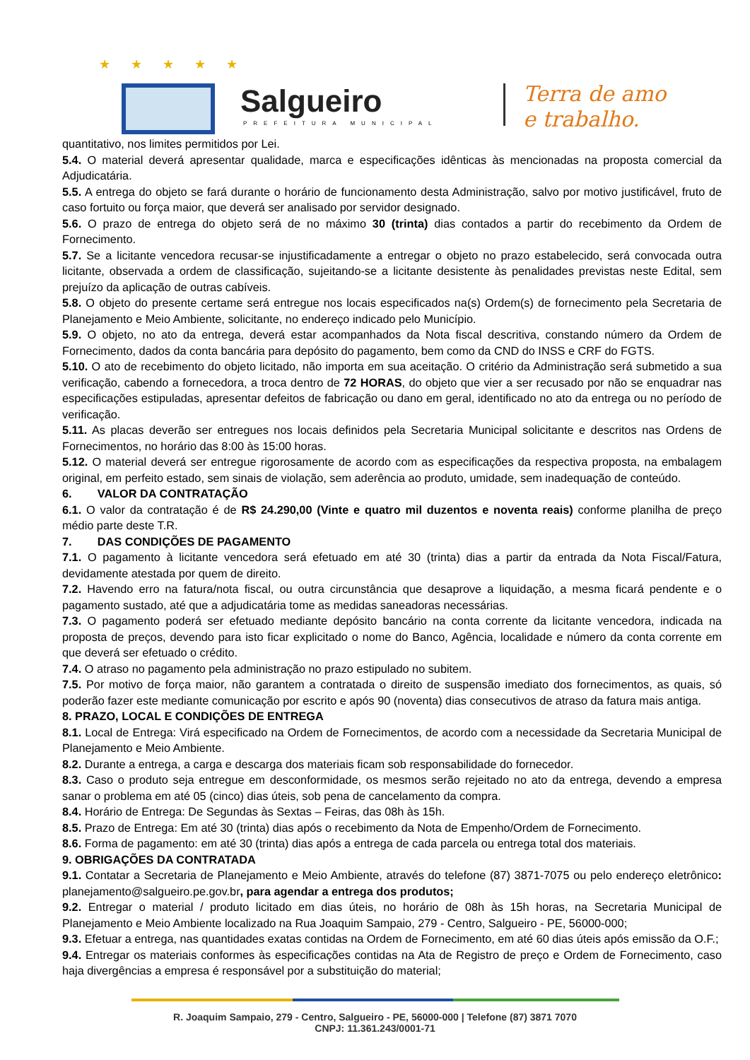★ ★ ★ ★ ★
Salgueiro
PREFEITURA MUNICIPAL
Terra de amo
e trabalho.
quantitativo, nos limites permitidos por Lei.
5.4. O material deverá apresentar qualidade, marca e especificações idênticas às mencionadas na proposta comercial da Adjudicatária.
5.5. A entrega do objeto se fará durante o horário de funcionamento desta Administração, salvo por motivo justificável, fruto de caso fortuito ou força maior, que deverá ser analisado por servidor designado.
5.6. O prazo de entrega do objeto será de no máximo 30 (trinta) dias contados a partir do recebimento da Ordem de Fornecimento.
5.7. Se a licitante vencedora recusar-se injustificadamente a entregar o objeto no prazo estabelecido, será convocada outra licitante, observada a ordem de classificação, sujeitando-se a licitante desistente às penalidades previstas neste Edital, sem prejuízo da aplicação de outras cabíveis.
5.8. O objeto do presente certame será entregue nos locais especificados na(s) Ordem(s) de fornecimento pela Secretaria de Planejamento e Meio Ambiente, solicitante, no endereço indicado pelo Município.
5.9. O objeto, no ato da entrega, deverá estar acompanhados da Nota fiscal descritiva, constando número da Ordem de Fornecimento, dados da conta bancária para depósito do pagamento, bem como da CND do INSS e CRF do FGTS.
5.10. O ato de recebimento do objeto licitado, não importa em sua aceitação. O critério da Administração será submetido a sua verificação, cabendo a fornecedora, a troca dentro de 72 HORAS, do objeto que vier a ser recusado por não se enquadrar nas especificações estipuladas, apresentar defeitos de fabricação ou dano em geral, identificado no ato da entrega ou no período de verificação.
5.11. As placas deverão ser entregues nos locais definidos pela Secretaria Municipal solicitante e descritos nas Ordens de Fornecimentos, no horário das 8:00 às 15:00 horas.
5.12. O material deverá ser entregue rigorosamente de acordo com as especificações da respectiva proposta, na embalagem original, em perfeito estado, sem sinais de violação, sem aderência ao produto, umidade, sem inadequação de conteúdo.
6. VALOR DA CONTRATAÇÃO
6.1. O valor da contratação é de R$ 24.290,00 (Vinte e quatro mil duzentos e noventa reais) conforme planilha de preço médio parte deste T.R.
7. DAS CONDIÇÕES DE PAGAMENTO
7.1. O pagamento à licitante vencedora será efetuado em até 30 (trinta) dias a partir da entrada da Nota Fiscal/Fatura, devidamente atestada por quem de direito.
7.2. Havendo erro na fatura/nota fiscal, ou outra circunstância que desaprove a liquidação, a mesma ficará pendente e o pagamento sustado, até que a adjudicatária tome as medidas saneadoras necessárias.
7.3. O pagamento poderá ser efetuado mediante depósito bancário na conta corrente da licitante vencedora, indicada na proposta de preços, devendo para isto ficar explicitado o nome do Banco, Agência, localidade e número da conta corrente em que deverá ser efetuado o crédito.
7.4. O atraso no pagamento pela administração no prazo estipulado no subitem.
7.5. Por motivo de força maior, não garantem a contratada o direito de suspensão imediato dos fornecimentos, as quais, só poderão fazer este mediante comunicação por escrito e após 90 (noventa) dias consecutivos de atraso da fatura mais antiga.
8. PRAZO, LOCAL E CONDIÇÕES DE ENTREGA
8.1. Local de Entrega: Virá especificado na Ordem de Fornecimentos, de acordo com a necessidade da Secretaria Municipal de Planejamento e Meio Ambiente.
8.2. Durante a entrega, a carga e descarga dos materiais ficam sob responsabilidade do fornecedor.
8.3. Caso o produto seja entregue em desconformidade, os mesmos serão rejeitado no ato da entrega, devendo a empresa sanar o problema em até 05 (cinco) dias úteis, sob pena de cancelamento da compra.
8.4. Horário de Entrega: De Segundas às Sextas – Feiras, das 08h às 15h.
8.5. Prazo de Entrega: Em até 30 (trinta) dias após o recebimento da Nota de Empenho/Ordem de Fornecimento.
8.6. Forma de pagamento: em até 30 (trinta) dias após a entrega de cada parcela ou entrega total dos materiais.
9. OBRIGAÇÕES DA CONTRATADA
9.1. Contatar a Secretaria de Planejamento e Meio Ambiente, através do telefone (87) 3871-7075 ou pelo endereço eletrônico: planejamento@salgueiro.pe.gov.br, para agendar a entrega dos produtos;
9.2. Entregar o material / produto licitado em dias úteis, no horário de 08h às 15h horas, na Secretaria Municipal de Planejamento e Meio Ambiente localizado na Rua Joaquim Sampaio, 279 - Centro, Salgueiro - PE, 56000-000;
9.3. Efetuar a entrega, nas quantidades exatas contidas na Ordem de Fornecimento, em até 60 dias úteis após emissão da O.F.;
9.4. Entregar os materiais conformes às especificações contidas na Ata de Registro de preço e Ordem de Fornecimento, caso haja divergências a empresa é responsável por a substituição do material;
R. Joaquim Sampaio, 279 - Centro, Salgueiro - PE, 56000-000 | Telefone (87) 3871 7070
CNPJ: 11.361.243/0001-71